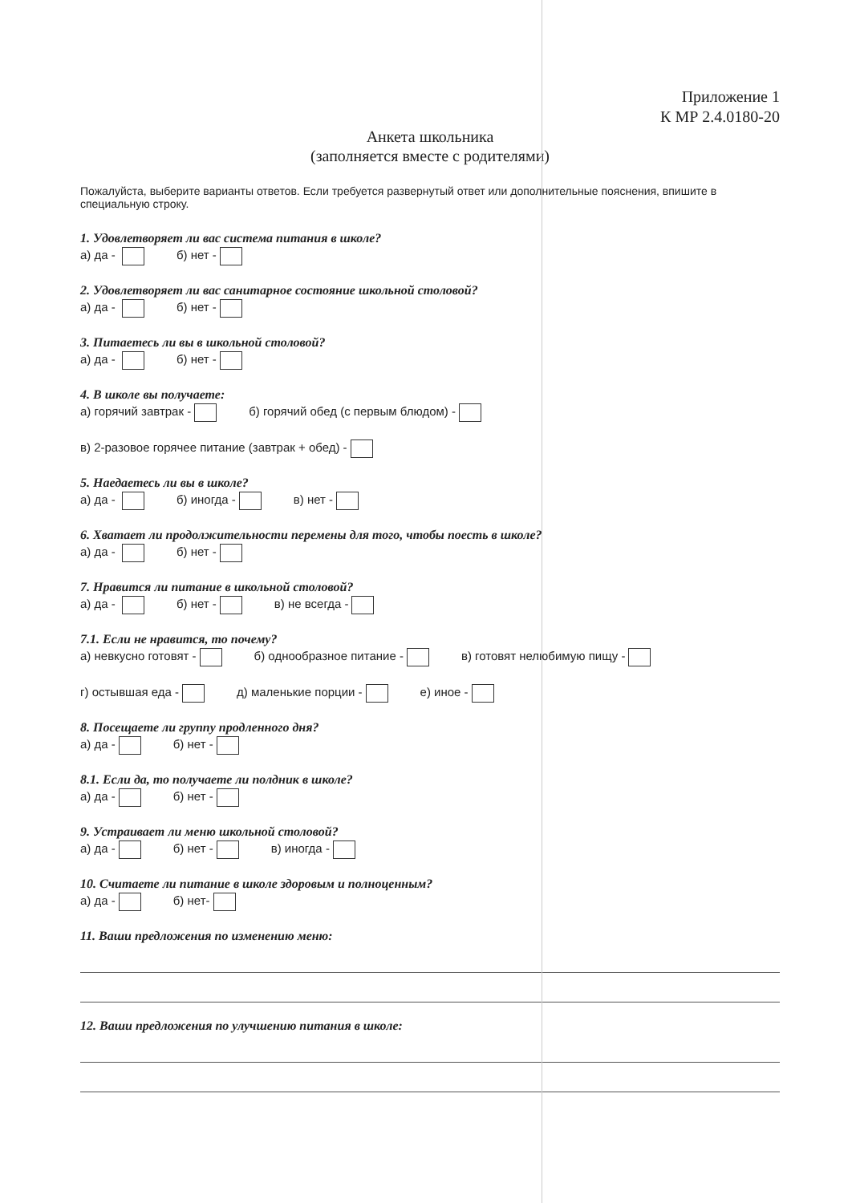Приложение 1
К МР 2.4.0180-20
Анкета школьника
(заполняется вместе с родителями)
Пожалуйста, выберите варианты ответов. Если требуется развернутый ответ или дополнительные пояснения, впишите в специальную строку.
1. Удовлетворяет ли вас система питания в школе?
а) да - б) нет -
2. Удовлетворяет ли вас санитарное состояние школьной столовой?
а) да - б) нет -
3. Питаетесь ли вы в школьной столовой?
а) да - б) нет -
4. В школе вы получаете:
а) горячий завтрак - б) горячий обед (с первым блюдом) -
в) 2-разовое горячее питание (завтрак + обед) -
5. Наедаетесь ли вы в школе?
а) да - б) иногда - в) нет -
6. Хватает ли продолжительности перемены для того, чтобы поесть в школе?
а) да - б) нет -
7. Нравится ли питание в школьной столовой?
а) да - б) нет - в) не всегда -
7.1. Если не нравится, то почему?
а) невкусно готовят - б) однообразное питание - в) готовят нелюбимую пищу -
г) остывшая еда - д) маленькие порции - е) иное -
8. Посещаете ли группу продленного дня?
а) да - б) нет -
8.1. Если да, то получаете ли полдник в школе?
а) да - б) нет -
9. Устраивает ли меню школьной столовой?
а) да - б) нет - в) иногда -
10. Считаете ли питание в школе здоровым и полноценным?
а) да - б) нет-
11. Ваши предложения по изменению меню:
12. Ваши предложения по улучшению питания в школе: